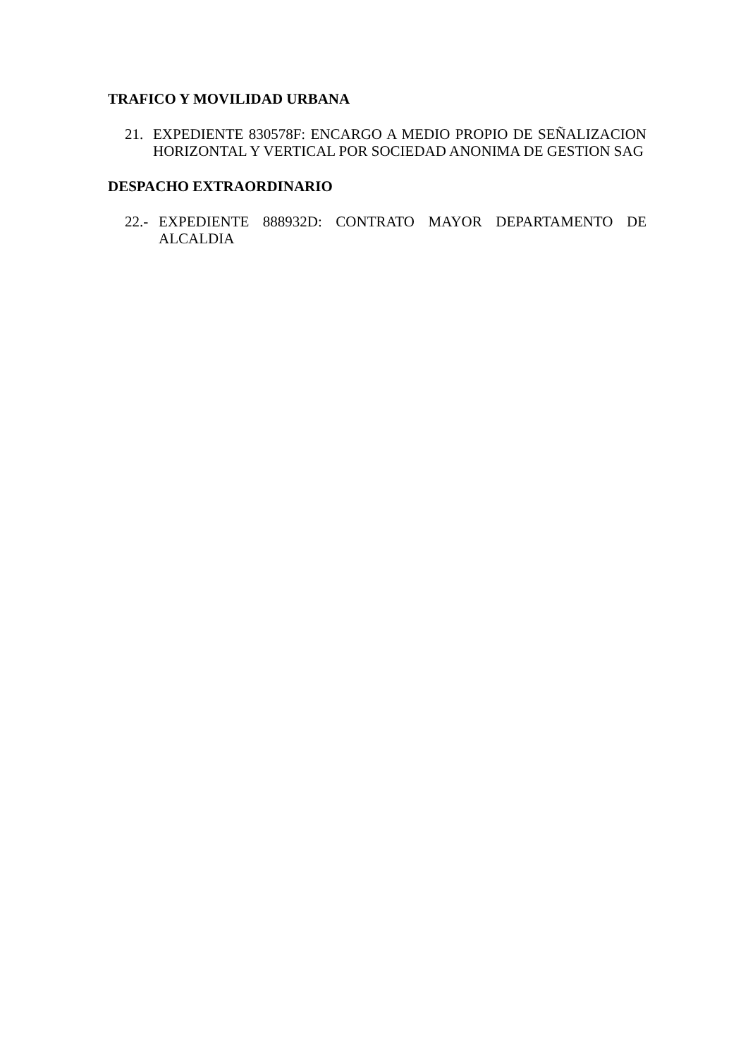TRAFICO Y MOVILIDAD URBANA
21. EXPEDIENTE 830578F: ENCARGO A MEDIO PROPIO DE SEÑALIZACION HORIZONTAL Y VERTICAL POR SOCIEDAD ANONIMA DE GESTION SAG
DESPACHO EXTRAORDINARIO
22.- EXPEDIENTE 888932D: CONTRATO MAYOR DEPARTAMENTO DE ALCALDIA